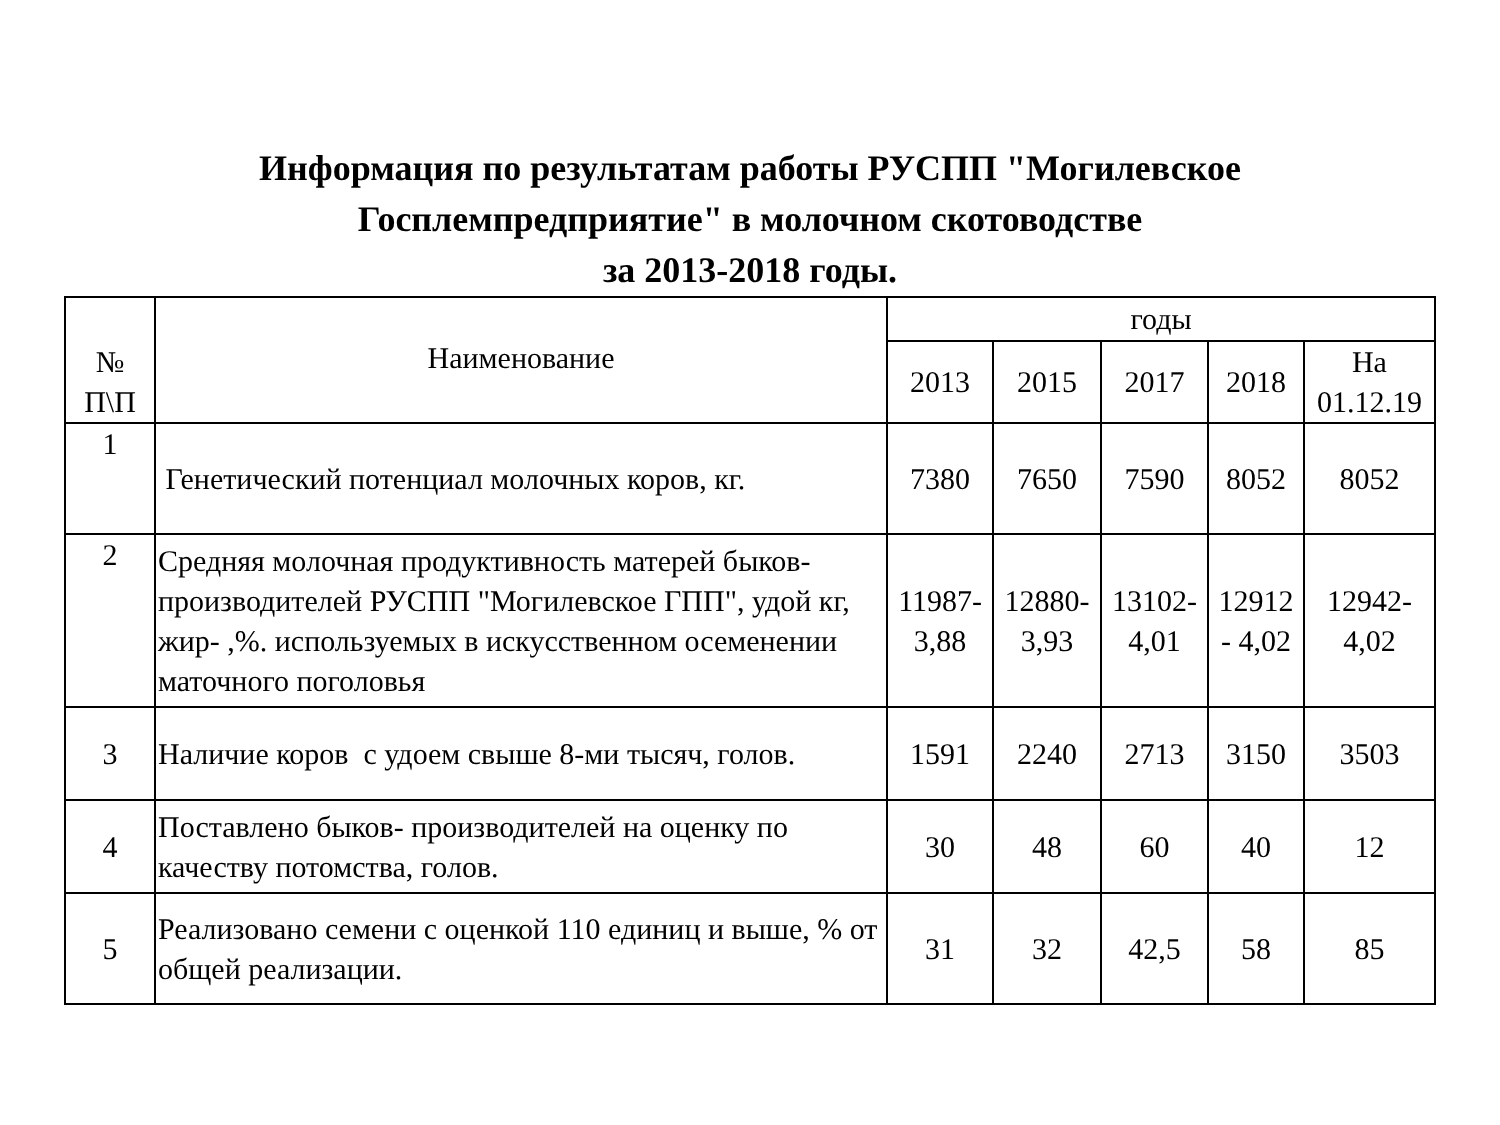Информация по результатам работы РУСПП "Могилевское
Госплемпредприятие" в молочном скотоводстве
за 2013-2018 годы.
| № П\П | Наименование | годы | | | | |
| --- | --- | --- | --- | --- | --- | --- |
| | | 2013 | 2015 | 2017 | 2018 | На 01.12.19 |
| 1 | Генетический потенциал молочных коров, кг. | 7380 | 7650 | 7590 | 8052 | 8052 |
| 2 | Средняя молочная продуктивность матерей быков-производителей РУСПП "Могилевское ГПП", удой кг, жир- ,%. используемых в искусственном осеменении маточного поголовья | 11987- 3,88 | 12880- 3,93 | 13102- 4,01 | 12912 - 4,02 | 12942- 4,02 |
| 3 | Наличие коров с удоем свыше 8-ми тысяч, голов. | 1591 | 2240 | 2713 | 3150 | 3503 |
| 4 | Поставлено быков- производителей на оценку по качеству потомства, голов. | 30 | 48 | 60 | 40 | 12 |
| 5 | Реализовано семени с оценкой 110 единиц и выше, % от общей реализации. | 31 | 32 | 42,5 | 58 | 85 |